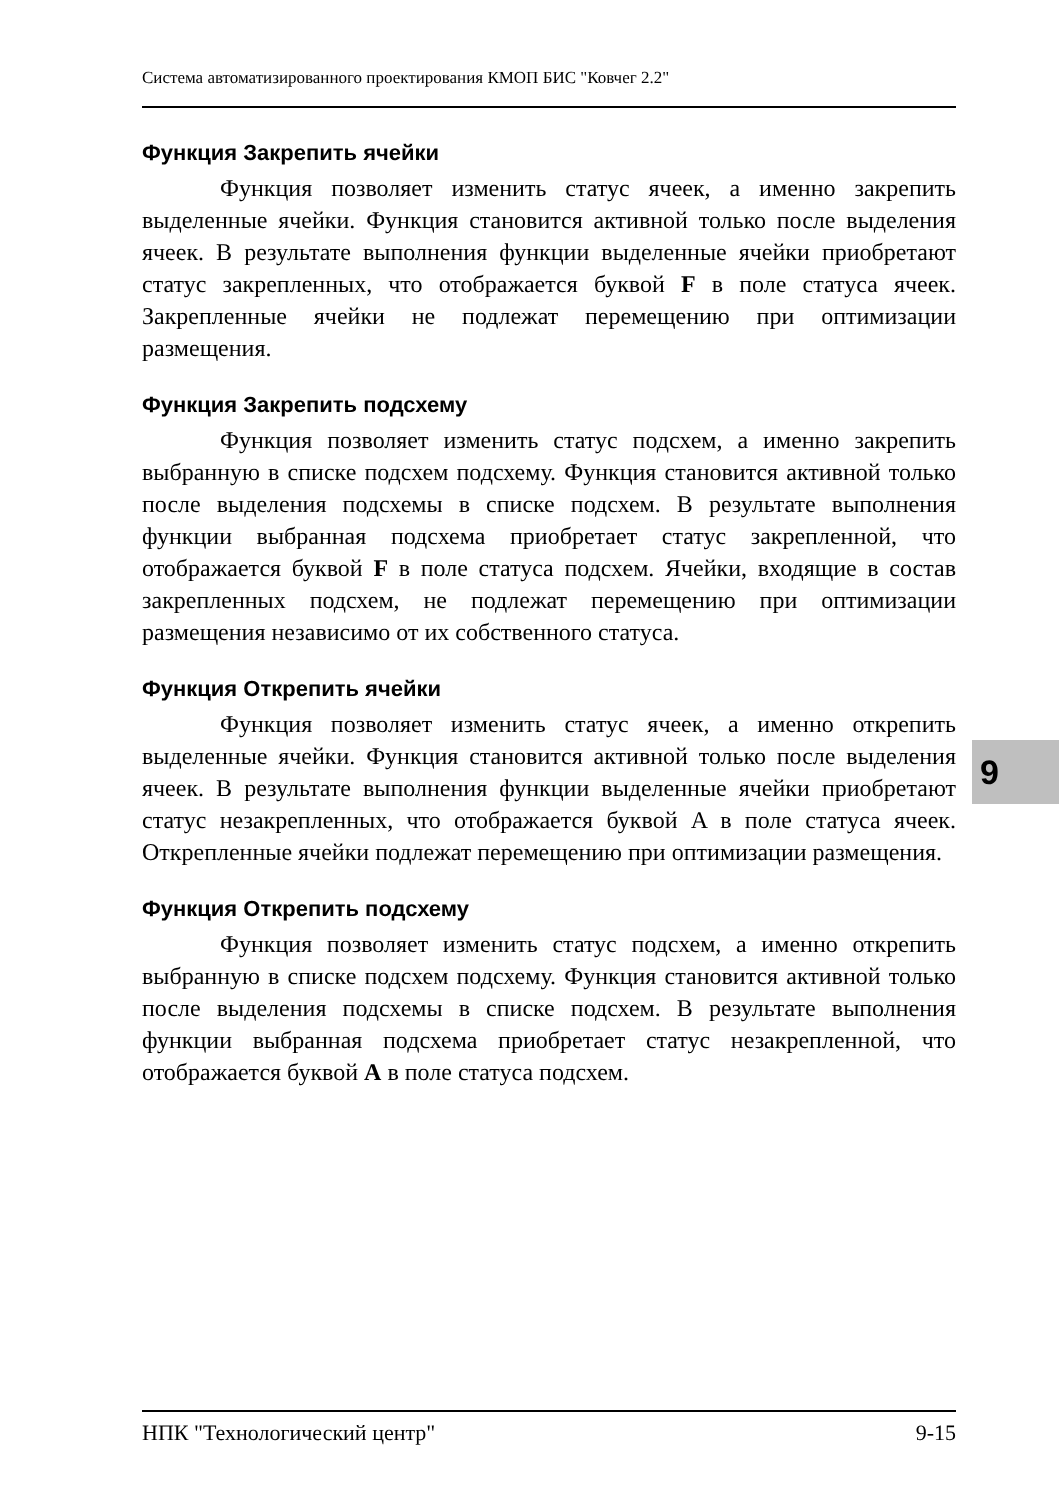Система автоматизированного проектирования КМОП БИС "Ковчег 2.2"
Функция Закрепить ячейки
Функция позволяет изменить статус ячеек, а именно закрепить выделенные ячейки. Функция становится активной только после выделения ячеек. В результате выполнения функции выделенные ячейки приобретают статус закрепленных, что отображается буквой F в поле статуса ячеек. Закрепленные ячейки не подлежат перемещению при оптимизации размещения.
Функция Закрепить подсхему
Функция позволяет изменить статус подсхем, а именно закрепить выбранную в списке подсхем подсхему. Функция становится активной только после выделения подсхемы в списке подсхем. В результате выполнения функции выбранная подсхема приобретает статус закрепленной, что отображается буквой F в поле статуса подсхем. Ячейки, входящие в состав закрепленных подсхем, не подлежат перемещению при оптимизации размещения независимо от их собственного статуса.
Функция Открепить ячейки
Функция позволяет изменить статус ячеек, а именно открепить выделенные ячейки. Функция становится активной только после выделения ячеек. В результате выполнения функции выделенные ячейки приобретают статус незакрепленных, что отображается буквой A в поле статуса ячеек. Открепленные ячейки подлежат перемещению при оптимизации размещения.
Функция Открепить подсхему
Функция позволяет изменить статус подсхем, а именно открепить выбранную в списке подсхем подсхему. Функция становится активной только после выделения подсхемы в списке подсхем. В результате выполнения функции выбранная подсхема приобретает статус незакрепленной, что отображается буквой A в поле статуса подсхем.
9
НПК "Технологический центр" 9-15